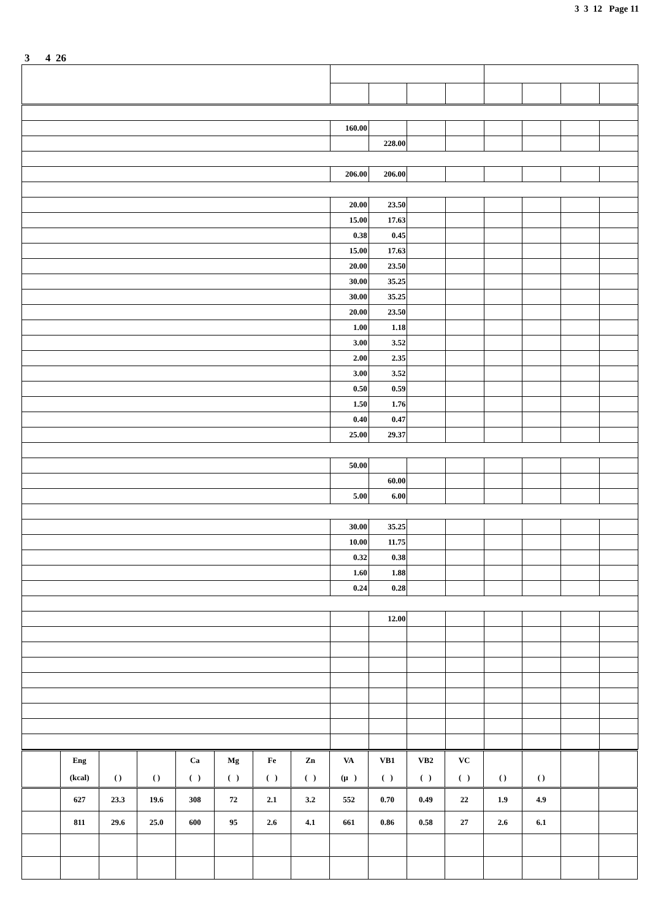3 3 12 Page 11
3 4 26
| | 160.00 | | | | | | | |
| | | 228.00 | | | | | | |
| | 206.00 | 206.00 | | | | | | |
| | 20.00 | 23.50 | | | | | | |
| | 15.00 | 17.63 | | | | | | |
| | 0.38 | 0.45 | | | | | | |
| | 15.00 | 17.63 | | | | | | |
| | 20.00 | 23.50 | | | | | | |
| | 30.00 | 35.25 | | | | | | |
| | 30.00 | 35.25 | | | | | | |
| | 20.00 | 23.50 | | | | | | |
| | 1.00 | 1.18 | | | | | | |
| | 3.00 | 3.52 | | | | | | |
| | 2.00 | 2.35 | | | | | | |
| | 3.00 | 3.52 | | | | | | |
| | 0.50 | 0.59 | | | | | | |
| | 1.50 | 1.76 | | | | | | |
| | 0.40 | 0.47 | | | | | | |
| | 25.00 | 29.37 | | | | | | |
| | 50.00 | | | | | | | |
| | | 60.00 | | | | | | |
| | 5.00 | 6.00 | | | | | | |
| | 30.00 | 35.25 | | | | | | |
| | 10.00 | 11.75 | | | | | | |
| | 0.32 | 0.38 | | | | | | |
| | 1.60 | 1.88 | | | | | | |
| | 0.24 | 0.28 | | | | | | |
| | | 12.00 | | | | | | |
| | Eng (kcal) | ( ) | ( ) | Ca ( ) | Mg ( ) | Fe ( ) | Zn ( ) | VA (μ ) | VB1 ( ) | VB2 ( ) | VC ( ) | ( ) | ( ) | | |
| --- | --- | --- | --- | --- | --- | --- | --- | --- | --- | --- | --- | --- | --- | --- | --- |
| | 627 | 23.3 | 19.6 | 308 | 72 | 2.1 | 3.2 | 552 | 0.70 | 0.49 | 22 | 1.9 | 4.9 | | |
| | 811 | 29.6 | 25.0 | 600 | 95 | 2.6 | 4.1 | 661 | 0.86 | 0.58 | 27 | 2.6 | 6.1 | | |